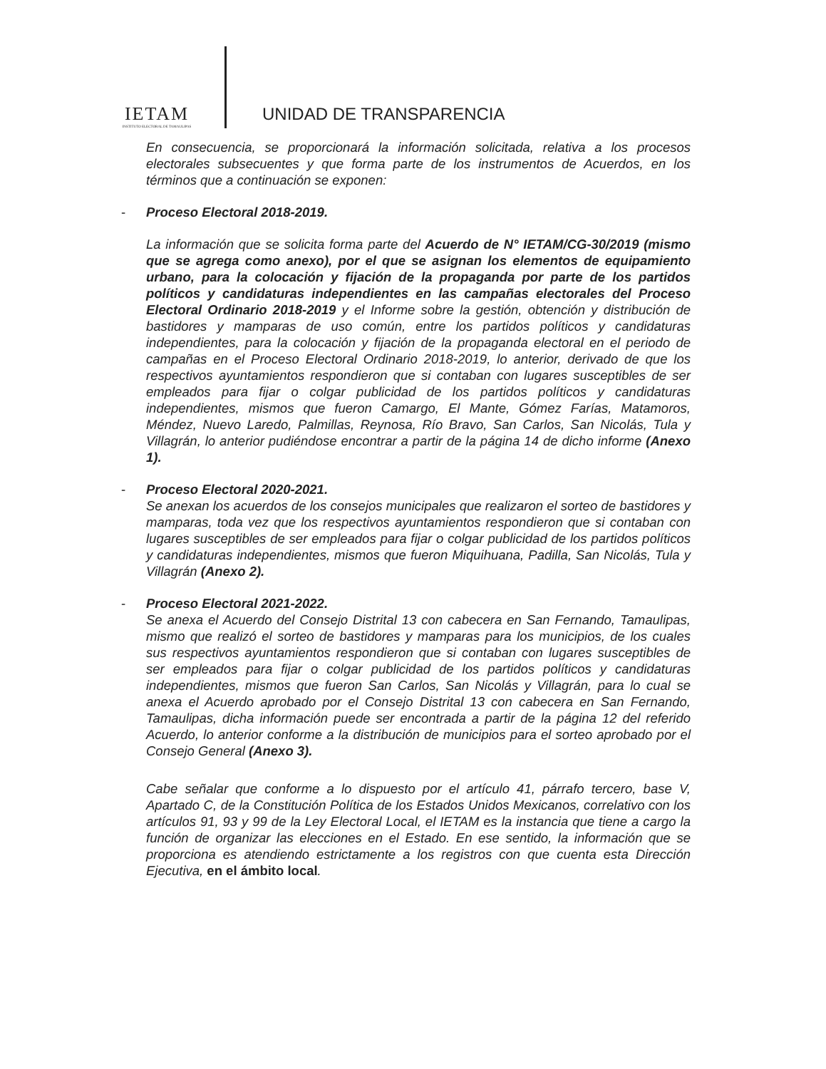IETAM
INSTITUTO ELECTORAL DE TAMAULIPAS
UNIDAD DE TRANSPARENCIA
En consecuencia, se proporcionará la información solicitada, relativa a los procesos electorales subsecuentes y que forma parte de los instrumentos de Acuerdos, en los términos que a continuación se exponen:
- Proceso Electoral 2018-2019.
La información que se solicita forma parte del Acuerdo de N° IETAM/CG-30/2019 (mismo que se agrega como anexo), por el que se asignan los elementos de equipamiento urbano, para la colocación y fijación de la propaganda por parte de los partidos políticos y candidaturas independientes en las campañas electorales del Proceso Electoral Ordinario 2018-2019 y el Informe sobre la gestión, obtención y distribución de bastidores y mamparas de uso común, entre los partidos políticos y candidaturas independientes, para la colocación y fijación de la propaganda electoral en el periodo de campañas en el Proceso Electoral Ordinario 2018-2019, lo anterior, derivado de que los respectivos ayuntamientos respondieron que si contaban con lugares susceptibles de ser empleados para fijar o colgar publicidad de los partidos políticos y candidaturas independientes, mismos que fueron Camargo, El Mante, Gómez Farías, Matamoros, Méndez, Nuevo Laredo, Palmillas, Reynosa, Río Bravo, San Carlos, San Nicolás, Tula y Villagrán, lo anterior pudiéndose encontrar a partir de la página 14 de dicho informe (Anexo 1).
- Proceso Electoral 2020-2021.
Se anexan los acuerdos de los consejos municipales que realizaron el sorteo de bastidores y mamparas, toda vez que los respectivos ayuntamientos respondieron que si contaban con lugares susceptibles de ser empleados para fijar o colgar publicidad de los partidos políticos y candidaturas independientes, mismos que fueron Miquihuana, Padilla, San Nicolás, Tula y Villagrán (Anexo 2).
- Proceso Electoral 2021-2022.
Se anexa el Acuerdo del Consejo Distrital 13 con cabecera en San Fernando, Tamaulipas, mismo que realizó el sorteo de bastidores y mamparas para los municipios, de los cuales sus respectivos ayuntamientos respondieron que si contaban con lugares susceptibles de ser empleados para fijar o colgar publicidad de los partidos políticos y candidaturas independientes, mismos que fueron San Carlos, San Nicolás y Villagrán, para lo cual se anexa el Acuerdo aprobado por el Consejo Distrital 13 con cabecera en San Fernando, Tamaulipas, dicha información puede ser encontrada a partir de la página 12 del referido Acuerdo, lo anterior conforme a la distribución de municipios para el sorteo aprobado por el Consejo General (Anexo 3).
Cabe señalar que conforme a lo dispuesto por el artículo 41, párrafo tercero, base V, Apartado C, de la Constitución Política de los Estados Unidos Mexicanos, correlativo con los artículos 91, 93 y 99 de la Ley Electoral Local, el IETAM es la instancia que tiene a cargo la función de organizar las elecciones en el Estado. En ese sentido, la información que se proporciona es atendiendo estrictamente a los registros con que cuenta esta Dirección Ejecutiva, en el ámbito local.